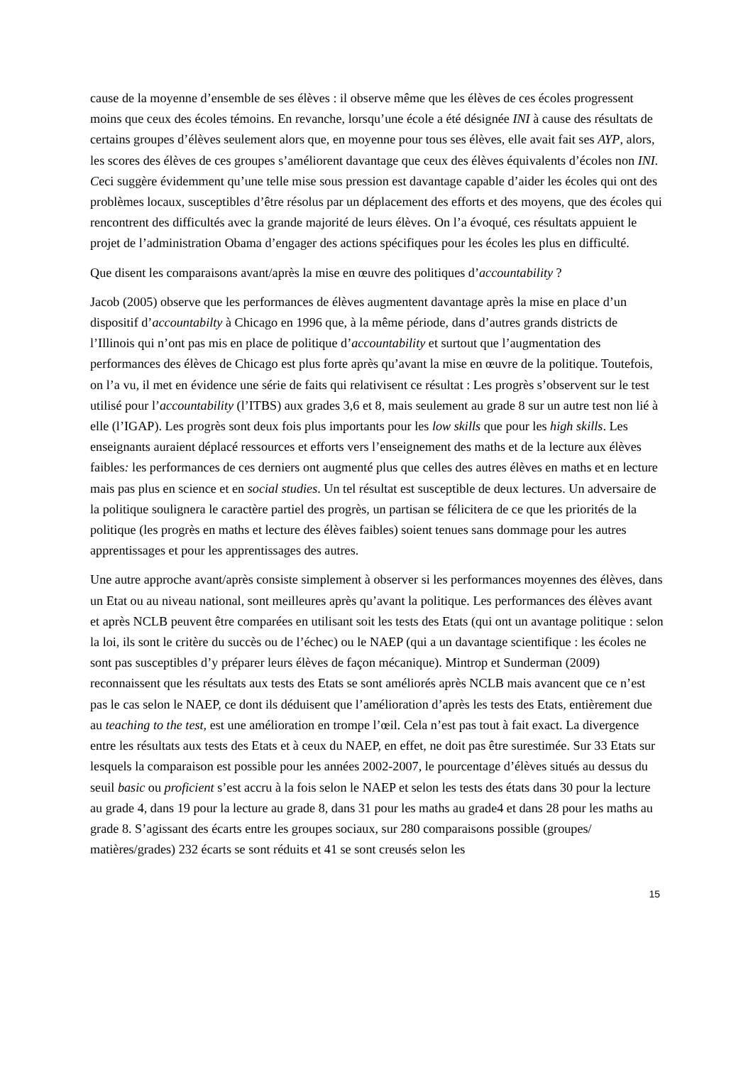cause de la moyenne d’ensemble de ses élèves : il observe même que les élèves de ces écoles progressent moins que ceux des écoles témoins. En revanche, lorsqu’une école a été désignée INI à cause des résultats de certains groupes d’élèves seulement alors que, en moyenne pour tous ses élèves, elle avait fait ses AYP, alors, les scores des élèves de ces groupes s’améliorent davantage que ceux des élèves équivalents d’écoles non INI. Ceci suggère évidemment qu’une telle mise sous pression est davantage capable d’aider les écoles qui ont des problèmes locaux, susceptibles d’être résolus par un déplacement des efforts et des moyens, que des écoles qui rencontrent des difficultés avec la grande majorité de leurs élèves. On l’a évoqué, ces résultats appuient le projet de l’administration Obama d’engager des actions spécifiques pour les écoles les plus en difficulté.
Que disent les comparaisons avant/après la mise en œuvre des politiques d’accountability ?
Jacob (2005) observe que les performances de élèves augmentent davantage après la mise en place d’un dispositif d’accountabilty à Chicago en 1996 que, à la même période, dans d’autres grands districts de l’Illinois qui n’ont pas mis en place de politique d’accountability et surtout que l’augmentation des performances des élèves de Chicago est plus forte après qu’avant la mise en œuvre de la politique. Toutefois, on l’a vu, il met en évidence une série de faits qui relativisent ce résultat : Les progrès s’observent sur le test utilisé pour l’accountability (l’ITBS) aux grades 3,6 et 8, mais seulement au grade 8 sur un autre test non lié à elle (l’IGAP). Les progrès sont deux fois plus importants pour les low skills que pour les high skills. Les enseignants auraient déplacé ressources et efforts vers l’enseignement des maths et de la lecture aux élèves faibles: les performances de ces derniers ont augmenté plus que celles des autres élèves en maths et en lecture mais pas plus en science et en social studies. Un tel résultat est susceptible de deux lectures. Un adversaire de la politique soulignera le caractère partiel des progrès, un partisan se félicitera de ce que les priorités de la politique (les progrès en maths et lecture des élèves faibles) soient tenues sans dommage pour les autres apprentissages et pour les apprentissages des autres.
Une autre approche avant/après consiste simplement à observer si les performances moyennes des élèves, dans un Etat ou au niveau national, sont meilleures après qu’avant la politique. Les performances des élèves avant et après NCLB peuvent être comparées en utilisant soit les tests des Etats (qui ont un avantage politique : selon la loi, ils sont le critère du succès ou de l’échec) ou le NAEP (qui a un davantage scientifique : les écoles ne sont pas susceptibles d’y préparer leurs élèves de façon mécanique). Mintrop et Sunderman (2009) reconnaissent que les résultats aux tests des Etats se sont améliorés après NCLB mais avancent que ce n’est pas le cas selon le NAEP, ce dont ils déduisent que l’amélioration d’après les tests des Etats, entièrement due au teaching to the test, est une amélioration en trompe l’œil. Cela n’est pas tout à fait exact. La divergence entre les résultats aux tests des Etats et à ceux du NAEP, en effet, ne doit pas être surestimée. Sur 33 Etats sur lesquels la comparaison est possible pour les années 2002-2007, le pourcentage d’élèves situés au dessus du seuil basic ou proficient s’est accru à la fois selon le NAEP et selon les tests des états dans 30 pour la lecture au grade 4, dans 19 pour la lecture au grade 8, dans 31 pour les maths au grade4 et dans 28 pour les maths au grade 8. S’agissant des écarts entre les groupes sociaux, sur 280 comparaisons possible (groupes/ matières/grades) 232 écarts se sont réduits et 41 se sont creusés selon les
15